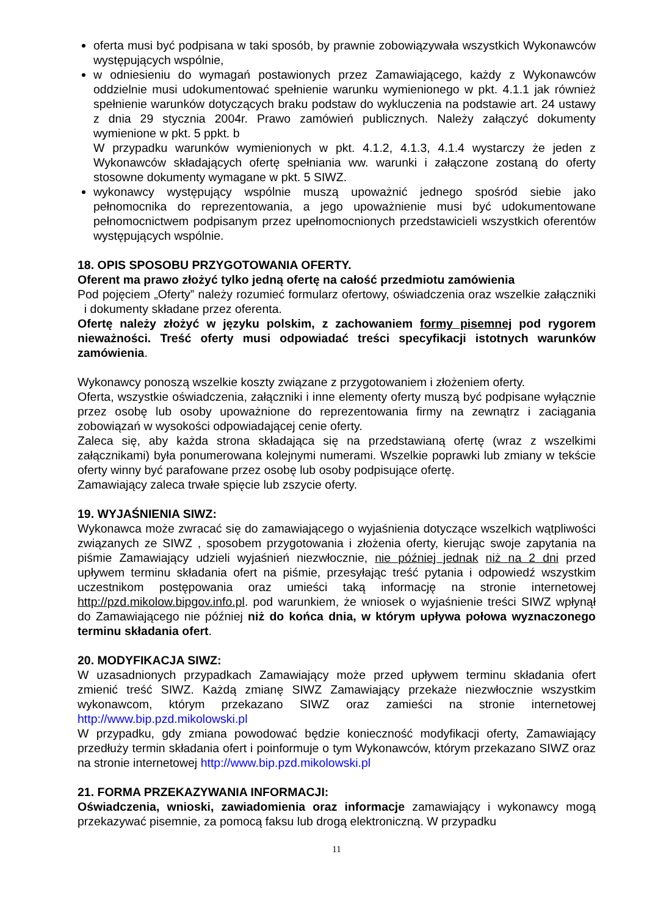oferta musi być podpisana w taki sposób, by prawnie zobowiązywała wszystkich Wykonawców występujących wspólnie,
w odniesieniu do wymagań postawionych przez Zamawiającego, każdy z Wykonawców oddzielnie musi udokumentować spełnienie warunku wymienionego w pkt. 4.1.1 jak również spełnienie warunków dotyczących braku podstaw do wykluczenia na podstawie art. 24 ustawy z dnia 29 stycznia 2004r. Prawo zamówień publicznych. Należy załączyć dokumenty wymienione w pkt. 5 ppkt. b
W przypadku warunków wymienionych w pkt. 4.1.2, 4.1.3, 4.1.4 wystarczy że jeden z Wykonawców składających ofertę spełniania ww. warunki i załączone zostaną do oferty stosowne dokumenty wymagane w pkt. 5 SIWZ.
wykonawcy występujący wspólnie muszą upoważnić jednego spośród siebie jako pełnomocnika do reprezentowania, a jego upoważnienie musi być udokumentowane pełnomocnictwem podpisanym przez upełnomocnionych przedstawicieli wszystkich oferentów występujących wspólnie.
18. OPIS SPOSOBU PRZYGOTOWANIA OFERTY.
Oferent ma prawo złożyć tylko jedną ofertę na całość przedmiotu zamówienia
Pod pojęciem „Oferty” należy rozumieć formularz ofertowy, oświadczenia oraz wszelkie załączniki i dokumenty składane przez oferenta.
Ofertę należy złożyć w języku polskim, z zachowaniem formy pisemnej pod rygorem nieważności. Treść oferty musi odpowiadać treści specyfikacji istotnych warunków zamówienia.
Wykonawcy ponoszą wszelkie koszty związane z przygotowaniem i złożeniem oferty.
Oferta, wszystkie oświadczenia, załączniki i inne elementy oferty muszą być podpisane wyłącznie przez osobę lub osoby upoważnione do reprezentowania firmy na zewnątrz i zaciągania zobowiązań w wysokości odpowiadającej cenie oferty.
Zaleca się, aby każda strona składająca się na przedstawianą ofertę (wraz z wszelkimi załącznikami) była ponumerowana kolejnymi numerami. Wszelkie poprawki lub zmiany w tekście oferty winny być parafowane przez osobę lub osoby podpisujące ofertę.
Zamawiający zaleca trwałe spięcie lub zszycie oferty.
19. WYJAŚNIENIA SIWZ:
Wykonawca może zwracać się do zamawiającego o wyjaśnienia dotyczące wszelkich wątpliwości związanych ze SIWZ , sposobem przygotowania i złożenia oferty, kierując swoje zapytania na piśmie Zamawiający udzieli wyjaśnień niezwłocznie, nie później jednak niż na 2 dni przed upływem terminu składania ofert na piśmie, przesyłając treść pytania i odpowiedź wszystkim uczestnikom postępowania oraz umieści taką informację na stronie internetowej http://pzd.mikolow.bipgov.info.pl. pod warunkiem, że wniosek o wyjaśnienie treści SIWZ wpłynął do Zamawiającego nie później niż do końca dnia, w którym upływa połowa wyznaczonego terminu składania ofert.
20. MODYFIKACJA SIWZ:
W uzasadnionych przypadkach Zamawiający może przed upływem terminu składania ofert zmienić treść SIWZ. Każdą zmianę SIWZ Zamawiający przekaże niezwłocznie wszystkim wykonawcom, którym przekazano SIWZ oraz zamieści na stronie internetowej http://www.bip.pzd.mikolowski.pl
W przypadku, gdy zmiana powodować będzie konieczność modyfikacji oferty, Zamawiający przedłuży termin składania ofert i poinformuje o tym Wykonawców, którym przekazano SIWZ oraz na stronie internetowej http://www.bip.pzd.mikolowski.pl
21. FORMA PRZEKAZYWANIA INFORMACJI:
Oświadczenia, wnioski, zawiadomienia oraz informacje zamawiający i wykonawcy mogą przekazywać pisemnie, za pomocą faksu lub drogą elektroniczną. W przypadku
11